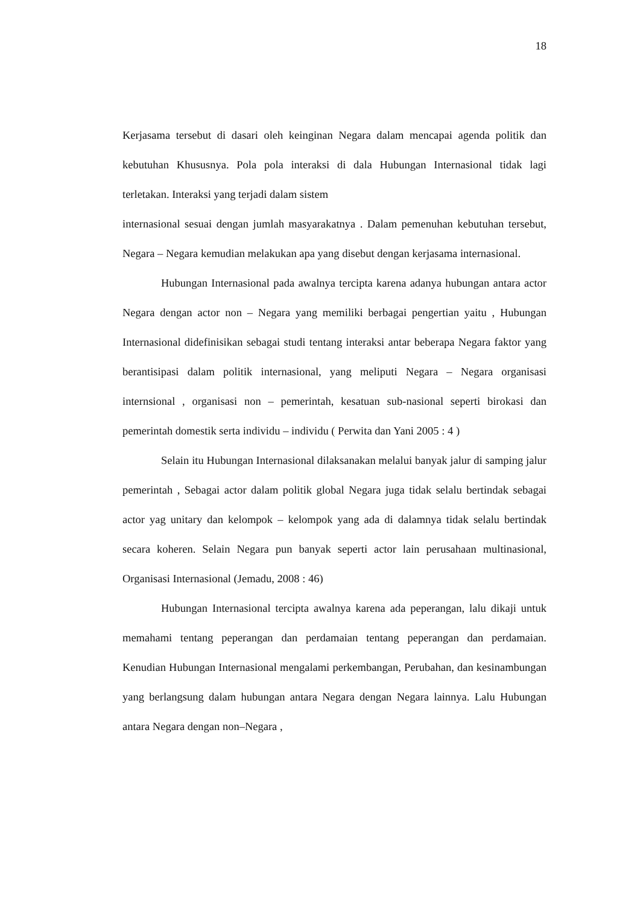18
Kerjasama tersebut di dasari oleh keinginan Negara dalam mencapai agenda politik dan kebutuhan Khususnya. Pola pola interaksi di dala Hubungan Internasional tidak lagi terletakan. Interaksi yang terjadi dalam sistem
internasional sesuai dengan jumlah masyarakatnya . Dalam pemenuhan kebutuhan tersebut, Negara – Negara kemudian melakukan apa yang disebut dengan kerjasama internasional.
Hubungan Internasional pada awalnya tercipta karena adanya hubungan antara actor Negara dengan actor non – Negara yang memiliki berbagai pengertian yaitu , Hubungan Internasional didefinisikan sebagai studi tentang interaksi antar beberapa Negara faktor yang berantisipasi dalam politik internasional, yang meliputi Negara – Negara organisasi internsional , organisasi non – pemerintah, kesatuan sub-nasional seperti birokasi dan pemerintah domestik serta individu – individu ( Perwita dan Yani 2005 : 4 )
Selain itu Hubungan Internasional dilaksanakan melalui banyak jalur di samping jalur pemerintah , Sebagai actor dalam politik global Negara juga tidak selalu bertindak sebagai actor yag unitary dan kelompok – kelompok yang ada di dalamnya tidak selalu bertindak secara koheren. Selain Negara pun banyak seperti actor lain perusahaan multinasional, Organisasi Internasional (Jemadu, 2008 : 46)
Hubungan Internasional tercipta awalnya karena ada peperangan, lalu dikaji untuk memahami tentang peperangan dan perdamaian tentang peperangan dan perdamaian. Kenudian Hubungan Internasional mengalami perkembangan, Perubahan, dan kesinambungan yang berlangsung dalam hubungan antara Negara dengan Negara lainnya. Lalu Hubungan antara Negara dengan non–Negara ,